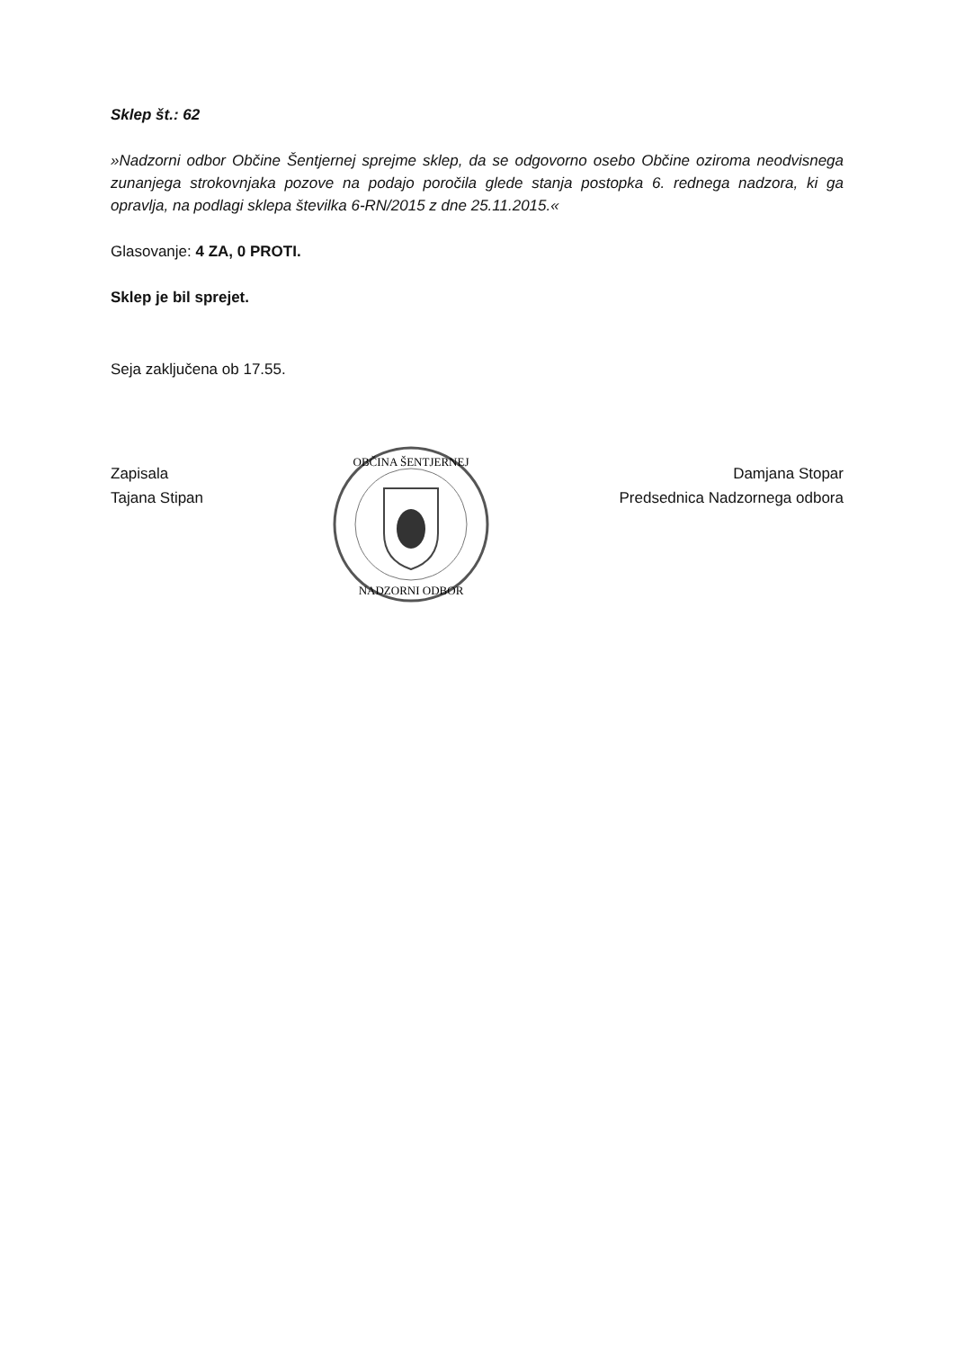Sklep št.: 62
»Nadzorni odbor Občine Šentjernej sprejme sklep, da se odgovorno osebo Občine oziroma neodvisnega zunanjega strokovnjaka pozove na podajo poročila glede stanja postopka 6. rednega nadzora, ki ga opravlja, na podlagi sklepa številka 6-RN/2015 z dne 25.11.2015.«
Glasovanje: 4 ZA, 0 PROTI.
Sklep je bil sprejet.
Seja zaključena ob 17.55.
Zapisala
Tajana Stipan
OBČINA ŠENTJERNEJ
NADZORNI ODBOR
Damjana Stopar
Predsednica Nadzornega odbora